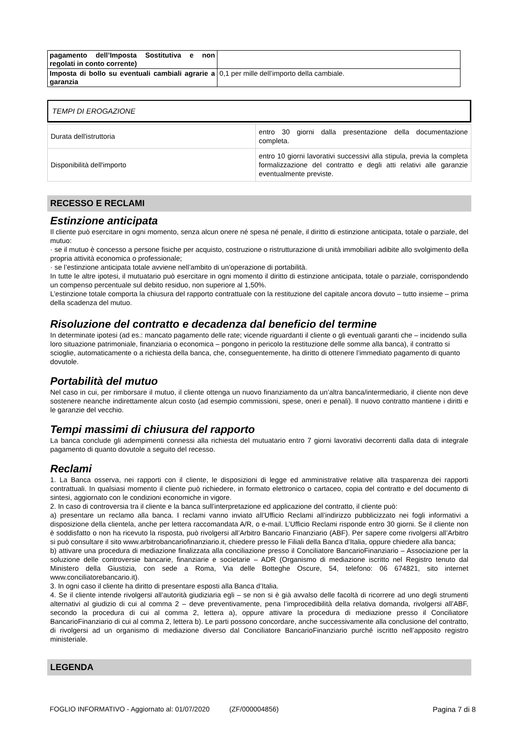| pagamento dell’Imposta Sostitutiva e non regolati in conto corrente) | |
| Imposta di bollo su eventuali cambiali agrarie a garanzia | 0,1 per mille dell’importo della cambiale. |
TEMPI DI EROGAZIONE
| Durata dell'istruttoria | entro 30 giorni dalla presentazione della documentazione completa. |
| Disponibilità dell'importo | entro 10 giorni lavorativi successivi alla stipula, previa la completa formalizzazione del contratto e degli atti relativi alle garanzie eventualmente previste. |
RECESSO E RECLAMI
Estinzione anticipata
Il cliente può esercitare in ogni momento, senza alcun onere né spesa né penale, il diritto di estinzione anticipata, totale o parziale, del mutuo:
· se il mutuo è concesso a persone fisiche per acquisto, costruzione o ristrutturazione di unità immobiliari adibite allo svolgimento della propria attività economica o professionale;
· se l’estinzione anticipata totale avviene nell’ambito di un’operazione di portabilità.
In tutte le altre ipotesi, il mutuatario può esercitare in ogni momento il diritto di estinzione anticipata, totale o parziale, corrispondendo un compenso percentuale sul debito residuo, non superiore al 1,50%.
L’estinzione totale comporta la chiusura del rapporto contrattuale con la restituzione del capitale ancora dovuto – tutto insieme – prima della scadenza del mutuo.
Risoluzione del contratto e decadenza dal beneficio del termine
In determinate ipotesi (ad es.: mancato pagamento delle rate; vicende riguardanti il cliente o gli eventuali garanti che – incidendo sulla loro situazione patrimoniale, finanziaria o economica – pongono in pericolo la restituzione delle somme alla banca), il contratto si scioglie, automaticamente o a richiesta della banca, che, conseguentemente, ha diritto di ottenere l’immediato pagamento di quanto dovutole.
Portabilità del mutuo
Nel caso in cui, per rimborsare il mutuo, il cliente ottenga un nuovo finanziamento da un’altra banca/intermediario, il cliente non deve sostenere neanche indirettamente alcun costo (ad esempio commissioni, spese, oneri e penali). Il nuovo contratto mantiene i diritti e le garanzie del vecchio.
Tempi massimi di chiusura del rapporto
La banca conclude gli adempimenti connessi alla richiesta del mutuatario entro 7 giorni lavorativi decorrenti dalla data di integrale pagamento di quanto dovutole a seguito del recesso.
Reclami
1. La Banca osserva, nei rapporti con il cliente, le disposizioni di legge ed amministrative relative alla trasparenza dei rapporti contrattuali. In qualsiasi momento il cliente può richiedere, in formato elettronico o cartaceo, copia del contratto e del documento di sintesi, aggiornato con le condizioni economiche in vigore.
2. In caso di controversia tra il cliente e la banca sull’interpretazione ed applicazione del contratto, il cliente può:
a) presentare un reclamo alla banca. I reclami vanno inviato all’Ufficio Reclami all’indirizzo pubblicizzato nei fogli informativi a disposizione della clientela, anche per lettera raccomandata A/R, o e-mail. L’Ufficio Reclami risponde entro 30 giorni. Se il cliente non è soddisfatto o non ha ricevuto la risposta, può rivolgersi all’Arbitro Bancario Finanziario (ABF). Per sapere come rivolgersi all’Arbitro si può consultare il sito www.arbitrobancariofinanziario.it, chiedere presso le Filiali della Banca d’Italia, oppure chiedere alla banca;
b) attivare una procedura di mediazione finalizzata alla conciliazione presso il Conciliatore BancarioFinanziario – Associazione per la soluzione delle controversie bancarie, finanziarie e societarie – ADR (Organismo di mediazione iscritto nel Registro tenuto dal Ministero della Giustizia, con sede a Roma, Via delle Botteghe Oscure, 54, telefono: 06 674821, sito internet www.conciliatorebancario.it).
3. In ogni caso il cliente ha diritto di presentare esposti alla Banca d’Italia.
4. Se il cliente intende rivolgersi all’autorità giudiziaria egli – se non si è già avvalso delle facoltà di ricorrere ad uno degli strumenti alternativi al giudizio di cui al comma 2 – deve preventivamente, pena l’improcedibilità della relativa domanda, rivolgersi all’ABF, secondo la procedura di cui al comma 2, lettera a), oppure attivare la procedura di mediazione presso il Conciliatore BancarioFinanziario di cui al comma 2, lettera b). Le parti possono concordare, anche successivamente alla conclusione del contratto, di rivolgersi ad un organismo di mediazione diverso dal Conciliatore BancarioFinanziario purché iscritto nell’apposito registro ministeriale.
LEGENDA
FOGLIO INFORMATIVO - Aggiornato al: 01/07/2020 (ZF/000004856) Pagina 7 di 8